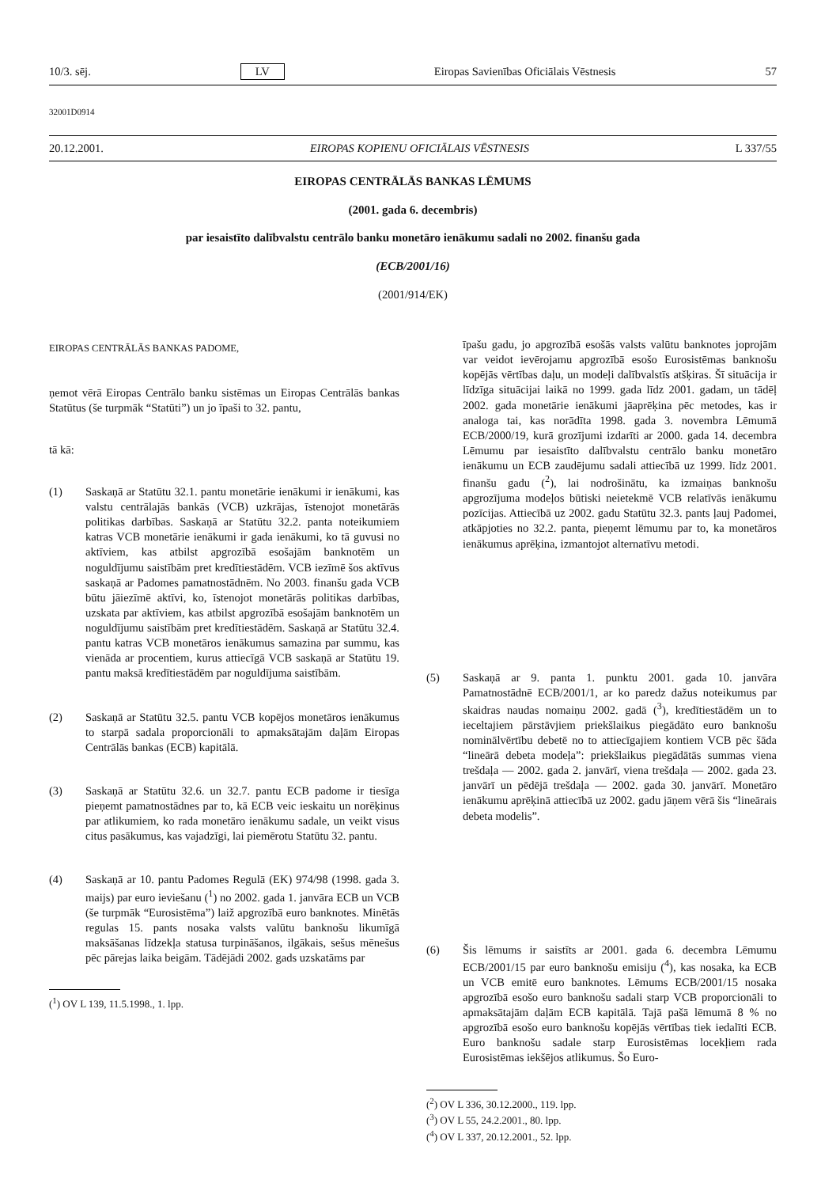10/3. sēj. LV Eiropas Savienības Oficiālais Vēstnesis 57
32001D0914
20.12.2001. EIROPAS KOPIENU OFICIĀLAIS VĒSTNESIS L 337/55
EIROPAS CENTRĀLĀS BANKAS LĒMUMS
(2001. gada 6. decembris)
par iesaistīto dalībvalstu centrālo banku monetāro ienākumu sadali no 2002. finanšu gada
(ECB/2001/16)
(2001/914/EK)
EIROPAS CENTRĀLĀS BANKAS PADOME,
ņemot vērā Eiropas Centrālo banku sistēmas un Eiropas Centrālās bankas Statūtus (še turpmāk “Statūti”) un jo īpaši to 32. pantu,
tā kā:
(1) Saskaņā ar Statūtu 32.1. pantu monetārie ienākumi ir ienākumi, kas valstu centrālajās bankās (VCB) uzkrājas, īstenojot monetārās politikas darbības. Saskaņā ar Statūtu 32.2. panta noteikumiem katras VCB monetārie ienākumi ir gada ienākumi, ko tā guvusi no aktīviem, kas atbilst apgrozībā esošajām banknotēm un noguldījumu saistībām pret kredītiestādēm. VCB iezīmē šos aktīvus saskaņā ar Padomes pamatnostādnēm. No 2003. finanšu gada VCB būtu jāiezīmē aktīvi, ko, īstenojot monetārās politikas darbības, uzskata par aktīviem, kas atbilst apgrozībā esošajām banknotēm un noguldījumu saistībām pret kredītiestādēm. Saskaņā ar Statūtu 32.4. pantu katras VCB monetāros ienākumus samazina par summu, kas vienāda ar procentiem, kurus attiecīgā VCB saskaņā ar Statūtu 19. pantu maksā kredītiestādēm par noguldījuma saistībām.
(2) Saskaņā ar Statūtu 32.5. pantu VCB kopējos monetāros ienākumus to starpā sadala proporcionāli to apmaksātajām daļām Eiropas Centrālās bankas (ECB) kapitālā.
(3) Saskaņā ar Statūtu 32.6. un 32.7. pantu ECB padome ir tiesīga pieņemt pamatnostādnes par to, kā ECB veic ieskaitu un norēķinus par atlikumiem, ko rada monetāro ienākumu sadale, un veikt visus citus pasākumus, kas vajadzīgi, lai piemērotu Statūtu 32. pantu.
(4) Saskaņā ar 10. pantu Padomes Regulā (EK) 974/98 (1998. gada 3. maijs) par euro ieviešanu (<sup>1</sup>) no 2002. gada 1. janvāra ECB un VCB (še turpmāk “Eurosistēma”) laiž apgrozībā euro banknotes. Minētās regulas 15. pants nosaka valsts valūtu banknošu likumīgā maksāšanas līdzekļa statusa turpināšanos, ilgākais, sešus mēnešus pēc pārejas laika beigām. Tādējādi 2002. gads uzskatāms par
(<sup>1</sup>) OV L 139, 11.5.1998., 1. lpp.
īpašu gadu, jo apgrozībā esošās valsts valūtu banknotes joprojām var veidot ievērojamu apgrozībā esošo Eurosistēmas banknošu kopējās vērtības daļu, un modeļi dalībvalstīs atšķiras. Šī situācija ir līdzīga situācijai laikā no 1999. gada līdz 2001. gadam, un tādēļ 2002. gada monetārie ienākumi jāaprēķina pēc metodes, kas ir analoga tai, kas norādīta 1998. gada 3. novembra Lēmumā ECB/2000/19, kurā grozījumi izdarīti ar 2000. gada 14. decembra Lēmumu par iesaistīto dalībvalstu centrālo banku monetāro ienākumu un ECB zaudējumu sadali attiecībā uz 1999. līdz 2001. finanšu gadu (<sup>2</sup>), lai nodrošinātu, ka izmaiņas banknošu apgrozījuma modeļos būtiski neietekmē VCB relatīvās ienākumu pozīcijas. Attiecībā uz 2002. gadu Statūtu 32.3. pants ļauj Padomei, atkāpjoties no 32.2. panta, pieņemt lēmumu par to, ka monetāros ienākumus aprēķina, izmantojot alternatīvu metodi.
(5) Saskaņā ar 9. panta 1. punktu 2001. gada 10. janvāra Pamatnostādnē ECB/2001/1, ar ko paredz dažus noteikumus par skaidras naudas nomaiņu 2002. gadā (<sup>3</sup>), kredītiestādēm un to ieceltajiem pārstāvjiem priekšlaikus piegādāto euro banknošu nominālvērtību debetē no to attiecīgajiem kontiem VCB pēc šāda “lineārā debeta modeļa”: priekšlaikus piegādātās summas viena trešdaļa — 2002. gada 2. janvārī, viena trešdaļa — 2002. gada 23. janvārī un pēdējā trešdaļa — 2002. gada 30. janvārī. Monetāro ienākumu aprēķinā attiecībā uz 2002. gadu jāņem vērā šis “lineārais debeta modelis”.
(6) Šis lēmums ir saistīts ar 2001. gada 6. decembra Lēmumu ECB/2001/15 par euro banknošu emisiju (<sup>4</sup>), kas nosaka, ka ECB un VCB emitē euro banknotes. Lēmums ECB/2001/15 nosaka apgrozībā esošo euro banknošu sadali starp VCB proporcionāli to apmaksātajām daļām ECB kapitālā. Tajā pašā lēmumā 8 % no apgrozībā esošo euro banknošu kopējās vērtības tiek iedalīti ECB. Euro banknošu sadale starp Eurosistēmas locekļiem rada Eurosistēmas iekšējos atlikumus. Šo Euro-
(<sup>2</sup>) OV L 336, 30.12.2000., 119. lpp.
(<sup>3</sup>) OV L 55, 24.2.2001., 80. lpp.
(<sup>4</sup>) OV L 337, 20.12.2001., 52. lpp.